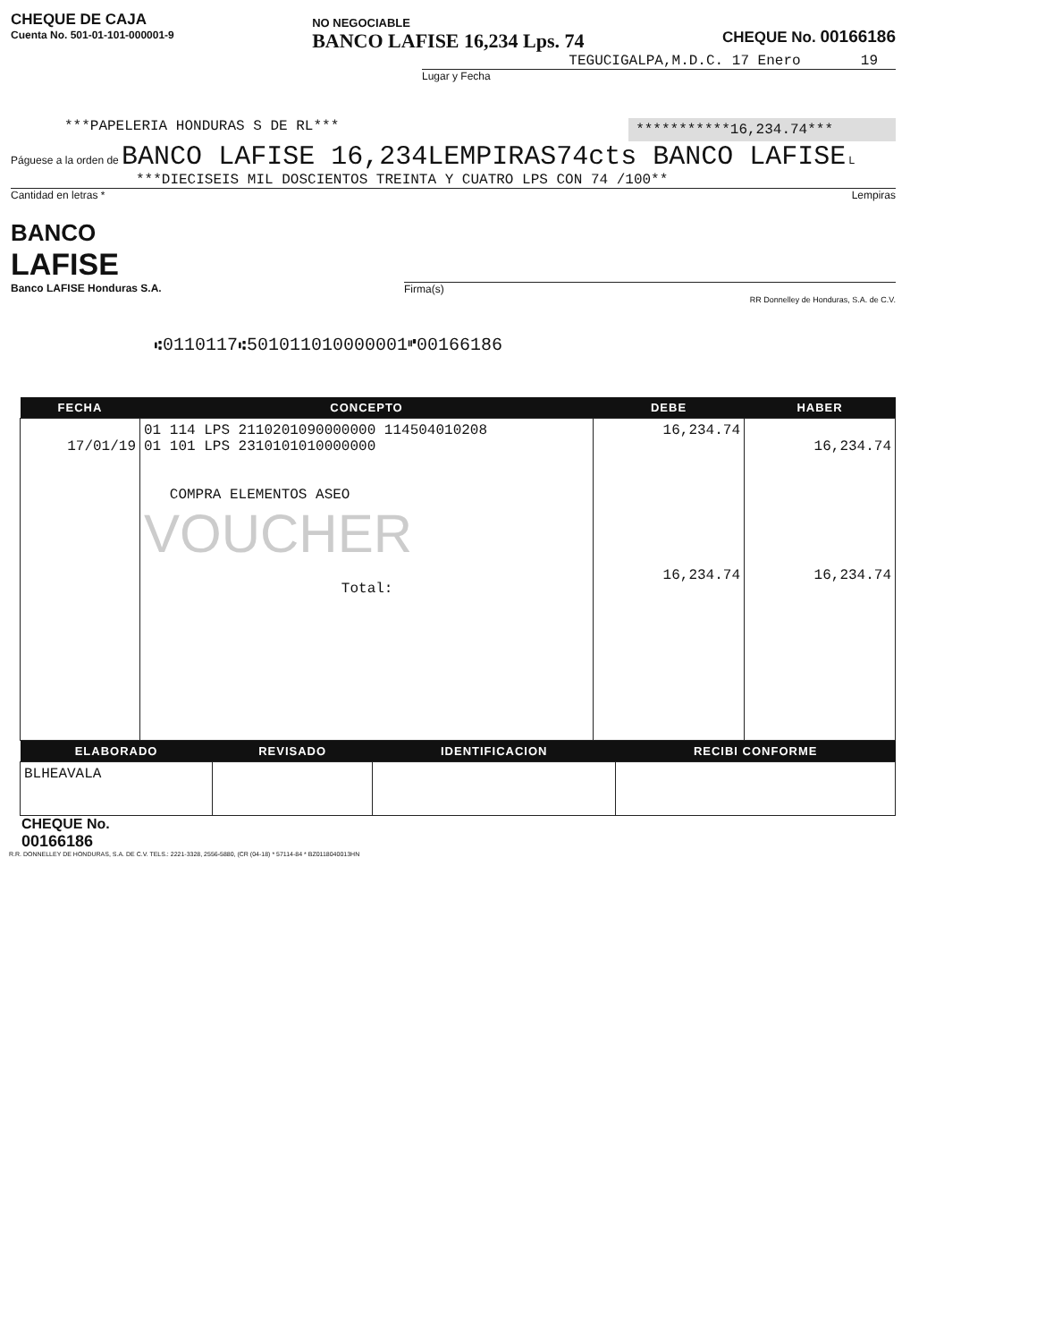CHEQUE DE CAJA
Cuenta No. 501-01-101-000001-9
NO NEGOCIABLE
BANCO LAFISE 16,234 Lps. 74
CHEQUE No. 00166186
TEGUCIGALPA,M.D.C. 17 Enero 19
Lugar y Fecha
***PAPELERIA HONDURAS S DE RL*** ***********16,234.74***
Páguese a la orden de BANCO LAFISE 16,234LEMPIRAS74cts BANCO LAFISE L
***DIECISEIS MIL DOSCIENTOS TREINTA Y CUATRO LPS CON 74 /100**
Cantidad en letras * Lempiras
BANCO
LAFISE
Banco LAFISE Honduras S.A.
Firma(s)
RR Donnelley de Honduras, S.A. de C.V.
⑆0110117⑆501011010000001⑈00166186
| FECHA | CONCEPTO | DEBE | HABER |
| --- | --- | --- | --- |
| 17/01/19 | 01 114 LPS 2110201090000000 114504010208 01 101 LPS 2310101010000000 COMPRA ELEMENTOS ASEO VOUCHER Total: | 16,234.74 16,234.74 | 16,234.74 16,234.74 |
| ELABORADO | REVISADO | IDENTIFICACION | RECIBI CONFORME |
| --- | --- | --- | --- |
| BLHEAVALA | | | |
CHEQUE No.
00166186
R.R. DONNELLEY DE HONDURAS, S.A. DE C.V. TELS.: 2221-3328, 2556-5880, (CR (04-18) * 57114-84 * BZ0118040013HN